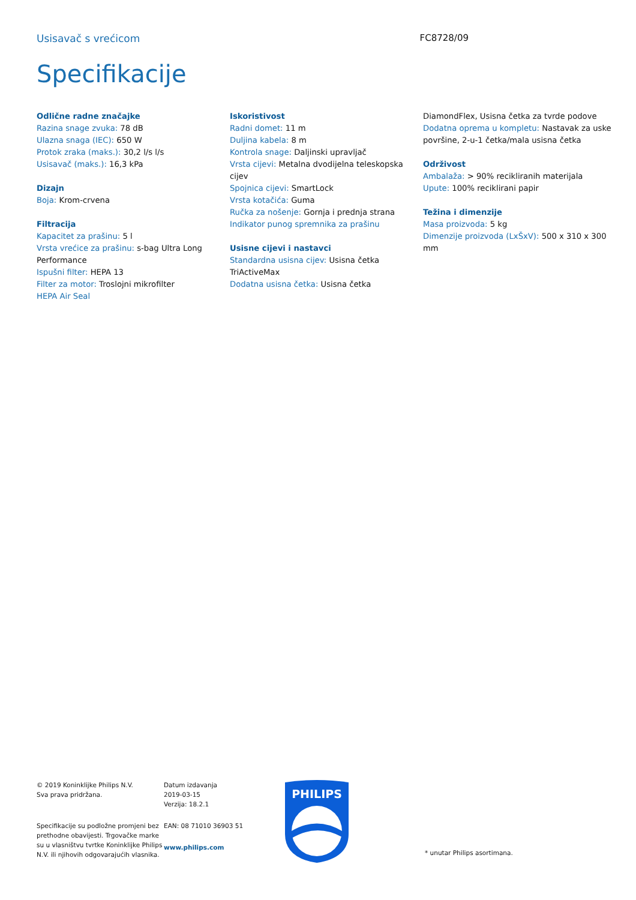Usisavač s vrećicom FC8728/09
Specifikacije
Odlične radne značajke
Razina snage zvuka: 78 dB
Ulazna snaga (IEC): 650 W
Protok zraka (maks.): 30,2 l/s l/s
Usisavač (maks.): 16,3 kPa
Dizajn
Boja: Krom-crvena
Filtracija
Kapacitet za prašinu: 5 l
Vrsta vrećice za prašinu: s-bag Ultra Long Performance
Ispušni filter: HEPA 13
Filter za motor: Troslojni mikrofilter
HEPA Air Seal
Iskoristivost
Radni domet: 11 m
Duljina kabela: 8 m
Kontrola snage: Daljinski upravljač
Vrsta cijevi: Metalna dvodijelna teleskopska cijev
Spojnica cijevi: SmartLock
Vrsta kotačića: Guma
Ručka za nošenje: Gornja i prednja strana
Indikator punog spremnika za prašinu
Usisne cijevi i nastavci
Standardna usisna cijev: Usisna četka TriActiveMax
Dodatna usisna četka: Usisna četka
DiamondFlex, Usisna četka za tvrde podove
Dodatna oprema u kompletu: Nastavak za uske površine, 2-u-1 četka/mala usisna četka
Održivost
Ambalaža: > 90% recikliranih materijala
Upute: 100% reciklirani papir
Težina i dimenzije
Masa proizvoda: 5 kg
Dimenzije proizvoda (LxŠxV): 500 x 310 x 300 mm
© 2019 Koninklijke Philips N.V.
Sva prava pridržana.
Specifikacije su podložne promjeni bez prethodne obavijesti. Trgovačke marke su u vlasništvu tvrtke Koninklijke Philips N.V. ili njihovih odgovarajućih vlasnika.
Datum izdavanja
2019-03-15
Verzija: 18.2.1
EAN: 08 71010 36903 51
www.philips.com
PHILIPS
* unutar Philips asortimana.